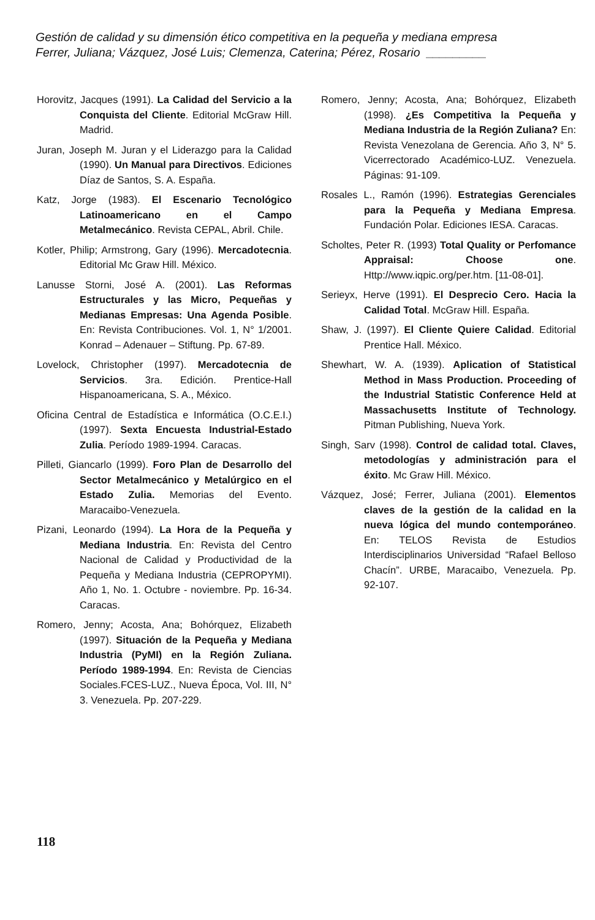Gestión de calidad y su dimensión ético competitiva en la pequeña y mediana empresa
Ferrer, Juliana; Vázquez, José Luis; Clemenza, Caterina; Pérez, Rosario _________
Horovitz, Jacques (1991). La Calidad del Servicio a la Conquista del Cliente. Editorial McGraw Hill. Madrid.
Juran, Joseph M. Juran y el Liderazgo para la Calidad (1990). Un Manual para Directivos. Ediciones Díaz de Santos, S. A. España.
Katz, Jorge (1983). El Escenario Tecnológico Latinoamericano en el Campo Metalmecánico. Revista CEPAL, Abril. Chile.
Kotler, Philip; Armstrong, Gary (1996). Mercadotecnia. Editorial Mc Graw Hill. México.
Lanusse Storni, José A. (2001). Las Reformas Estructurales y las Micro, Pequeñas y Medianas Empresas: Una Agenda Posible. En: Revista Contribuciones. Vol. 1, N° 1/2001. Konrad – Adenauer – Stiftung. Pp. 67-89.
Lovelock, Christopher (1997). Mercadotecnia de Servicios. 3ra. Edición. Prentice-Hall Hispanoamericana, S. A., México.
Oficina Central de Estadística e Informática (O.C.E.I.) (1997). Sexta Encuesta Industrial-Estado Zulia. Período 1989-1994. Caracas.
Pilleti, Giancarlo (1999). Foro Plan de Desarrollo del Sector Metalmecánico y Metalúrgico en el Estado Zulia. Memorias del Evento. Maracaibo-Venezuela.
Pizani, Leonardo (1994). La Hora de la Pequeña y Mediana Industria. En: Revista del Centro Nacional de Calidad y Productividad de la Pequeña y Mediana Industria (CEPROPYMI). Año 1, No. 1. Octubre - noviembre. Pp. 16-34. Caracas.
Romero, Jenny; Acosta, Ana; Bohórquez, Elizabeth (1997). Situación de la Pequeña y Mediana Industria (PyMI) en la Región Zuliana. Período 1989-1994. En: Revista de Ciencias Sociales.FCES-LUZ., Nueva Época, Vol. III, N° 3. Venezuela. Pp. 207-229.
Romero, Jenny; Acosta, Ana; Bohórquez, Elizabeth (1998). ¿Es Competitiva la Pequeña y Mediana Industria de la Región Zuliana? En: Revista Venezolana de Gerencia. Año 3, N° 5. Vicerrectorado Académico-LUZ. Venezuela. Páginas: 91-109.
Rosales L., Ramón (1996). Estrategias Gerenciales para la Pequeña y Mediana Empresa. Fundación Polar. Ediciones IESA. Caracas.
Scholtes, Peter R. (1993) Total Quality or Perfomance Appraisal: Choose one. Http://www.iqpic.org/per.htm. [11-08-01].
Serieyx, Herve (1991). El Desprecio Cero. Hacia la Calidad Total. McGraw Hill. España.
Shaw, J. (1997). El Cliente Quiere Calidad. Editorial Prentice Hall. México.
Shewhart, W. A. (1939). Aplication of Statistical Method in Mass Production. Proceeding of the Industrial Statistic Conference Held at Massachusetts Institute of Technology. Pitman Publishing, Nueva York.
Singh, Sarv (1998). Control de calidad total. Claves, metodologías y administración para el éxito. Mc Graw Hill. México.
Vázquez, José; Ferrer, Juliana (2001). Elementos claves de la gestión de la calidad en la nueva lógica del mundo contemporáneo. En: TELOS Revista de Estudios Interdisciplinarios Universidad “Rafael Belloso Chacín”. URBE, Maracaibo, Venezuela. Pp. 92-107.
118